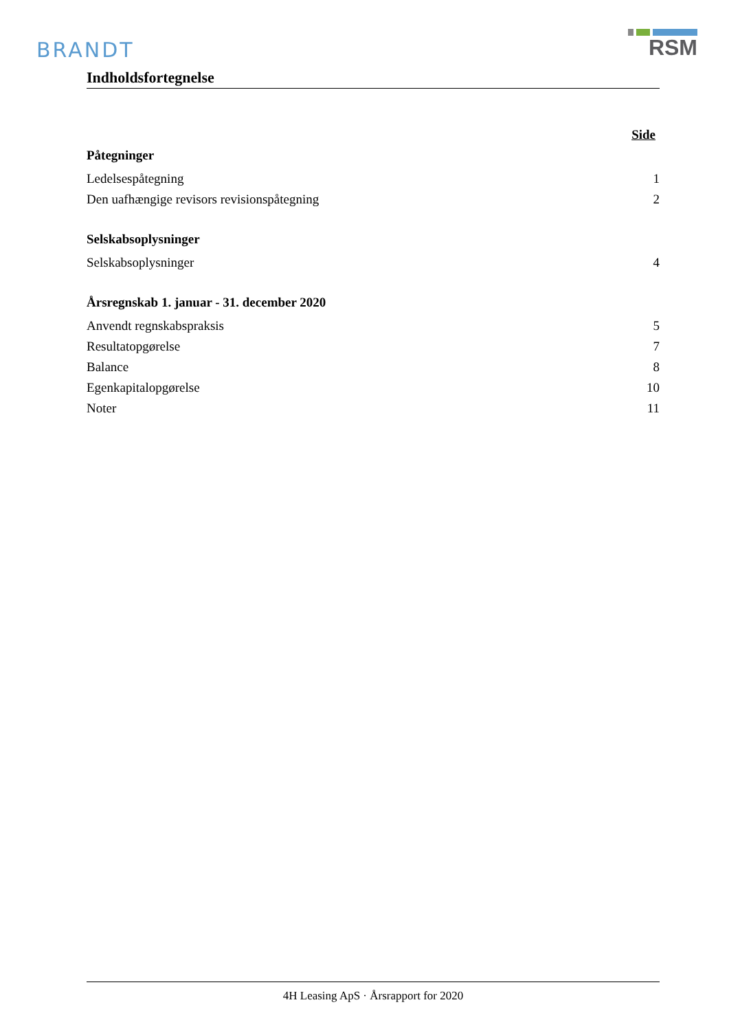BRANDT
RSM
Indholdsfortegnelse
Side
Påtegninger
Ledelsespåtegning 1
Den uafhængige revisors revisionspåtegning 2
Selskabsoplysninger
Selskabsoplysninger 4
Årsregnskab 1. januar - 31. december 2020
Anvendt regnskabspraksis 5
Resultatopgørelse 7
Balance 8
Egenkapitalopgørelse 10
Noter 11
4H Leasing ApS · Årsrapport for 2020